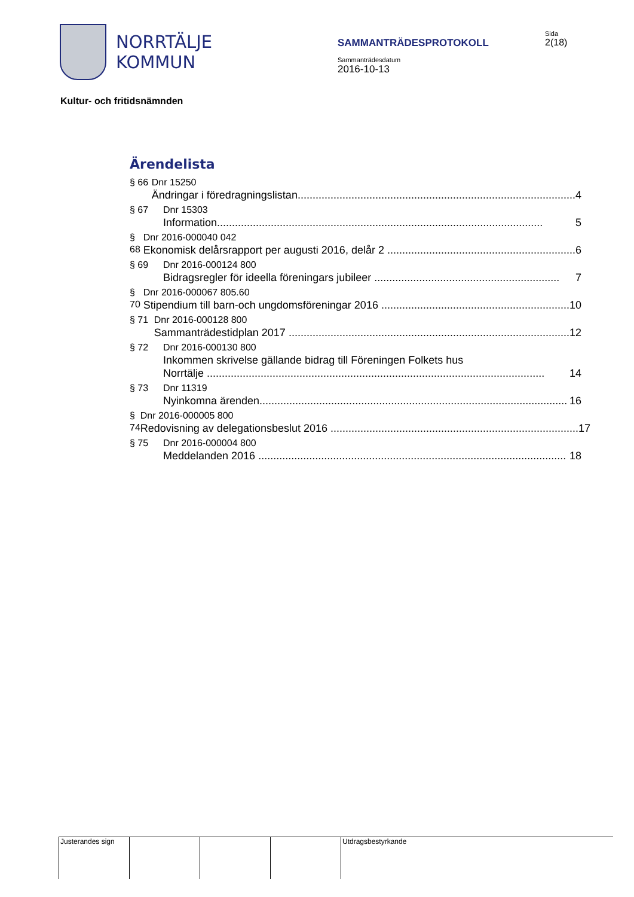NORRTÄLJE
KOMMUN
SAMMANTRÄDESPROTOKOLL
Sammanträdesdatum
2016-10-13
Sida
2(18)
Kultur- och fritidsnämnden
Ärendelista
§ 66 Dnr 15250
Ändringar i föredragningslistan............................................................................................. 4
§ 67 Dnr 15303
Information............................................................................................................. 5
§ 68 Dnr 2016-000040 042
Ekonomisk delårsrapport per augusti 2016, delår 2 ............................................................... 6
§ 69 Dnr 2016-000124 800
Bidragsregler för ideella föreningars jubileer .............................................................. 7
§ 70 Dnr 2016-000067 805.60
Stipendium till barn-och ungdomsföreningar 2016 ............................................................... 10
§ 71 Dnr 2016-000128 800
Sammanträdestidplan 2017 .............................................................................................. 12
§ 72 Dnr 2016-000130 800
Inkommen skrivelse gällande bidrag till Föreningen Folkets hus
Norrtälje ................................................................................................................. 14
§ 73 Dnr 11319
Nyinkomna ärenden....................................................................................................... 16
§ 74 Dnr 2016-000005 800
Redovisning av delegationsbeslut 2016 ................................................................................... 17
§ 75 Dnr 2016-000004 800
Meddelanden 2016 ....................................................................................................... 18
Justerandes sign
Utdragsbestyrkande